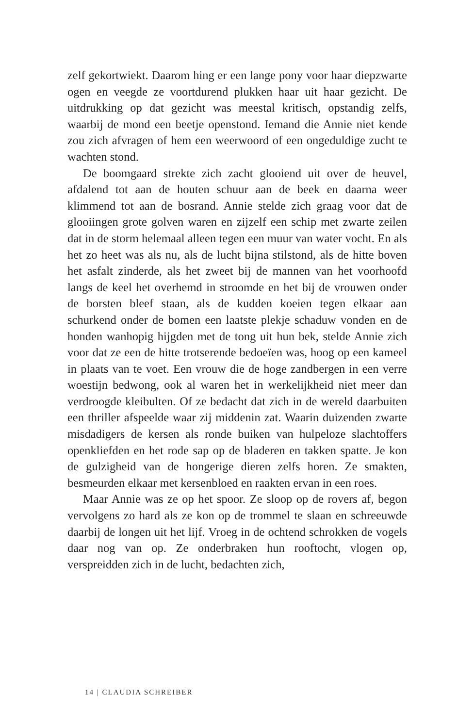zelf gekortwiekt. Daarom hing er een lange pony voor haar diep­zwarte ogen en veegde ze voortdurend plukken haar uit haar ge­zicht. De uitdrukking op dat gezicht was meestal kritisch, opstandig zelfs, waarbij de mond een beetje openstond. Iemand die Annie niet kende zou zich afvragen of hem een weerwoord of een ongeduldige zucht te wachten stond.
De boomgaard strekte zich zacht glooiend uit over de heuvel, afdalend tot aan de houten schuur aan de beek en daarna weer klimmend tot aan de bosrand. Annie stelde zich graag voor dat de glooiingen grote golven waren en zijzelf een schip met zwarte zeilen dat in de storm helemaal alleen tegen een muur van water vocht. En als het zo heet was als nu, als de lucht bijna stilstond, als de hitte boven het asfalt zinderde, als het zweet bij de mannen van het voorhoofd langs de keel het overhemd in stroomde en het bij de vrouwen onder de borsten bleef staan, als de kudden koeien tegen elkaar aan schurkend onder de bomen een laatste plekje schaduw vonden en de honden wanhopig hijgden met de tong uit hun bek, stelde Annie zich voor dat ze een de hitte trot­serende bedoeïen was, hoog op een kameel in plaats van te voet. Een vrouw die de hoge zandbergen in een verre woestijn be­dwong, ook al waren het in werkelijkheid niet meer dan ver­droogde kleibulten. Of ze bedacht dat zich in de wereld daarbui­ten een thriller afspeelde waar zij middenin zat. Waarin duizenden zwarte misdadigers de kersen als ronde buiken van hulpeloze slachtoffers openkliefden en het rode sap op de bladeren en tak­ken spatte. Je kon de gulzigheid van de hongerige dieren zelfs horen. Ze smakten, besmeurden elkaar met kersenbloed en raak­ten ervan in een roes.
Maar Annie was ze op het spoor. Ze sloop op de rovers af, begon vervolgens zo hard als ze kon op de trommel te slaan en schreeuwde daarbij de longen uit het lijf. Vroeg in de ochtend schrokken de vogels daar nog van op. Ze onderbraken hun roof­tocht, vlogen op, verspreidden zich in de lucht, bedachten zich,
14 | CLAUDIA SCHREIBER